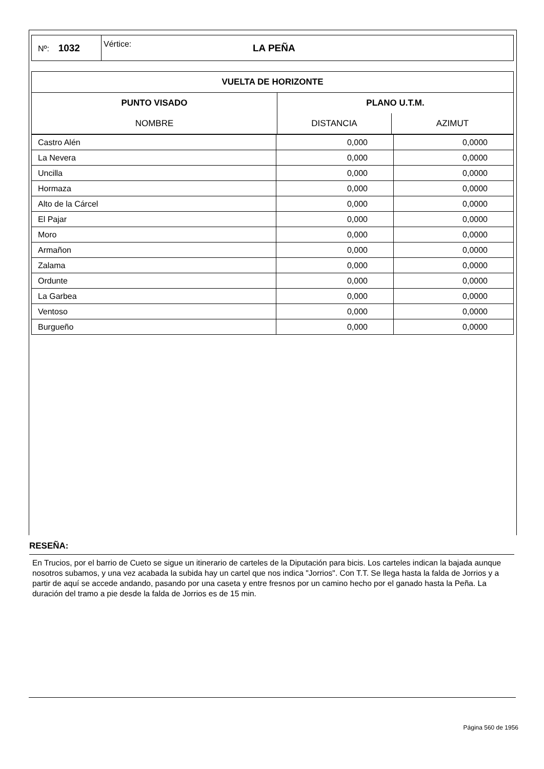| Nº: 1032 | Vértice: | LA PEÑA |
| VUELTA DE HORIZONTE | | |
| --- | --- | --- |
| PUNTO VISADO | PLANO U.T.M. | |
| NOMBRE | DISTANCIA | AZIMUT |
| Castro Alén | 0,000 | 0,0000 |
| La Nevera | 0,000 | 0,0000 |
| Uncilla | 0,000 | 0,0000 |
| Hormaza | 0,000 | 0,0000 |
| Alto de la Cárcel | 0,000 | 0,0000 |
| El Pajar | 0,000 | 0,0000 |
| Moro | 0,000 | 0,0000 |
| Armañon | 0,000 | 0,0000 |
| Zalama | 0,000 | 0,0000 |
| Ordunte | 0,000 | 0,0000 |
| La Garbea | 0,000 | 0,0000 |
| Ventoso | 0,000 | 0,0000 |
| Burgueño | 0,000 | 0,0000 |
RESEÑA:
En Trucios, por el barrio de Cueto se sigue un itinerario de carteles de la Diputación para bicis. Los carteles indican la bajada aunque nosotros subamos, y una vez acabada la subida hay un cartel que nos indica "Jorrios". Con T.T. Se llega hasta la falda de Jorrios y a partir de aquí se accede andando, pasando por una caseta y entre fresnos por un camino hecho por el ganado hasta la Peña. La duración del tramo a pie desde la falda de Jorrios es de 15 min.
Página 560 de 1956